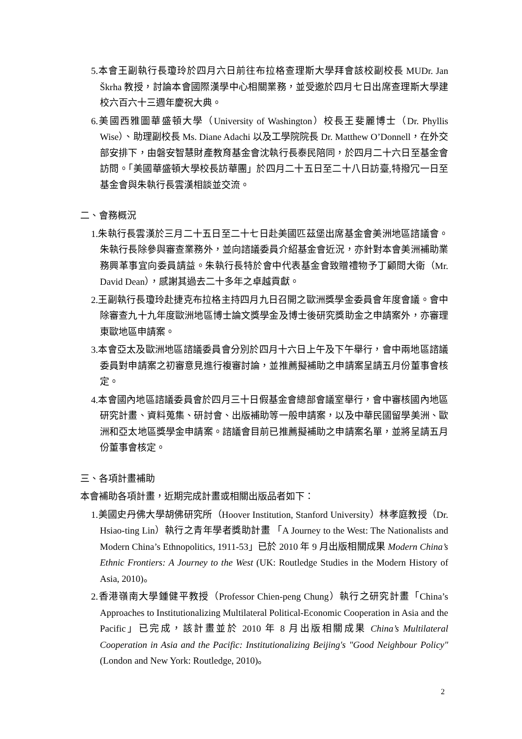5.本會王副執行長瓊玲於四月六日前往布拉格查理斯大學拜會該校副校長 MUDr. Jan Škrha 教授，討論本會國際漢學中心相關業務，並受邀於四月七日出席查理斯大學建校六百六十三週年慶祝大典。
6.美國西雅圖華盛頓大學（University of Washington）校長王斐麗博士（Dr. Phyllis Wise）、助理副校長 Ms. Diane Adachi 以及工學院院長 Dr. Matthew O’Donnell，在外交部安排下，由磐安智慧財產教育基金會沈執行長泰民陪同，於四月二十六日至基金會訪問。「美國華盛頓大學校長訪華團」於四月二十五日至二十八日訪臺,特撥冗一日至基金會與朱執行長雲漢相談並交流。
二、會務概況
1.朱執行長雲漢於三月二十五日至二十七日赴美國匹茲堡出席基金會美洲地區諮議會。朱執行長除參與審查業務外，並向諮議委員介紹基金會近況，亦針對本會美洲補助業務興革事宜向委員請益。朱執行長特於會中代表基金會致贈禮物予丁顧問大衛（Mr. David Dean），感謝其過去二十多年之卓越貢獻。
2.王副執行長瓊玲赴捷克布拉格主持四月九日召開之歐洲獎學金委員會年度會議。會中除審查九十九年度歐洲地區博士論文獎學金及博士後研究獎助金之申請案外，亦審理東歐地區申請案。
3.本會亞太及歐洲地區諮議委員會分別於四月十六日上午及下午舉行，會中兩地區諮議委員對申請案之初審意見進行複審討論，並推薦擬補助之申請案呈請五月份董事會核定。
4.本會國內地區諮議委員會於四月三十日假基金會總部會議室舉行，會中審核國內地區研究計畫、資料蒐集、研討會、出版補助等一般申請案，以及中華民國留學美洲、歐洲和亞太地區獎學金申請案。諮議會目前已推薦擬補助之申請案名單，並將呈請五月份董事會核定。
三、各項計畫補助
本會補助各項計畫，近期完成計畫或相關出版品者如下：
1.美國史丹佛大學胡佛研究所（Hoover Institution, Stanford University）林孝庭教授（Dr. Hsiao-ting Lin）執行之青年學者獎助計畫 「A Journey to the West: The Nationalists and Modern China’s Ethnopolitics, 1911-53」已於 2010 年 9 月出版相關成果 Modern China’s Ethnic Frontiers: A Journey to the West (UK: Routledge Studies in the Modern History of Asia, 2010)。
2.香港嶺南大學鍾健平教授（Professor Chien-peng Chung）執行之研究計畫「China’s Approaches to Institutionalizing Multilateral Political-Economic Cooperation in Asia and the Pacific」已完成，該計畫並於 2010 年 8 月出版相關成果 China’s Multilateral Cooperation in Asia and the Pacific: Institutionalizing Beijing's "Good Neighbour Policy" (London and New York: Routledge, 2010)。
2